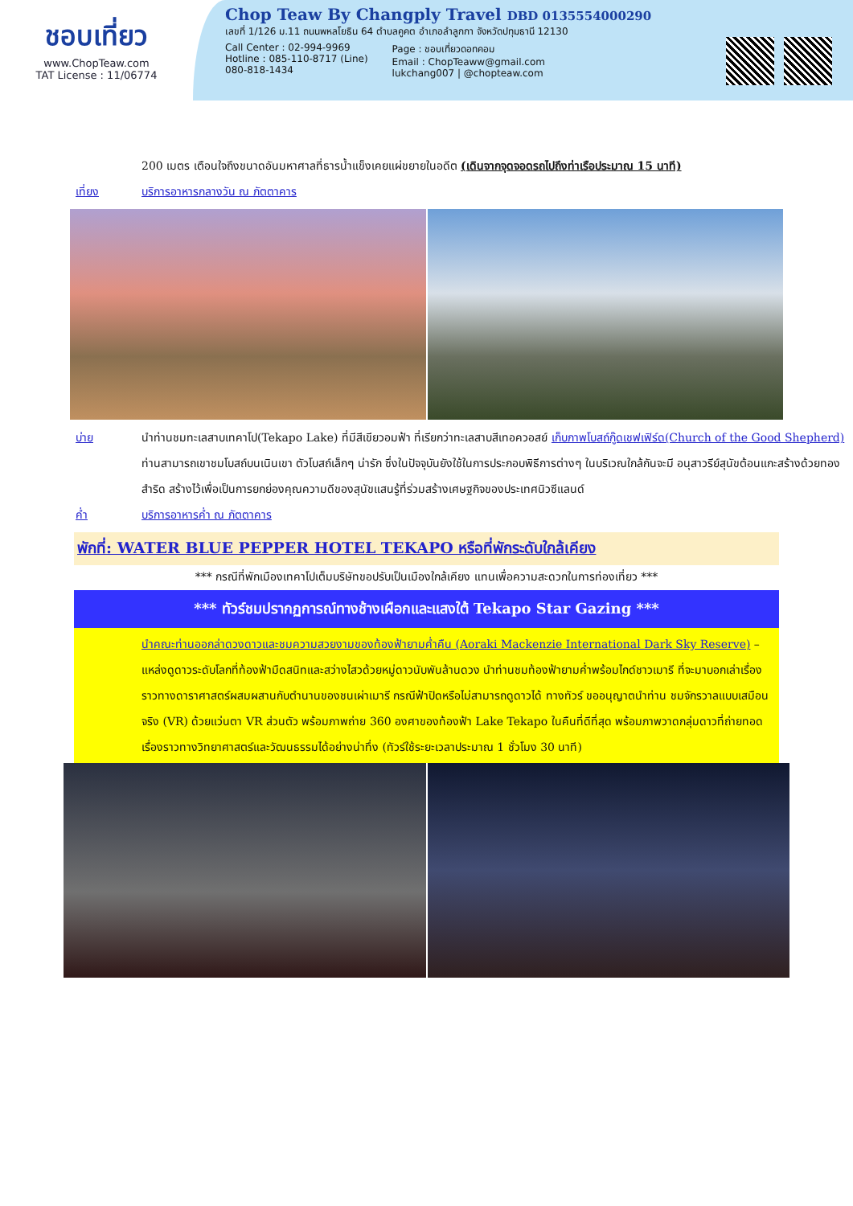ชอบเที่ยว
www.ChopTeaw.com
TAT License : 11/06774
Chop Teaw By Changply Travel DBD 0135554000290
เลขที่ 1/126 ม.11 ถนนพหลโยธิน 64 ตำบลคูคต อำเภอลำลูกกา จังหวัดปทุมธานี 12130
Call Center : 02-994-9969
Hotline : 085-110-8717 (Line)
080-818-1434
Page : ชอบเที่ยวดอทคอม
Email : ChopTeaww@gmail.com
lukchang007 | @chopteaw.com
200 เมตร เตือนใจถึงขนาดอันมหาศาลที่ธารน้ำแข็งเคยแผ่ขยายในอดีต (เดินจากจุดจอดรถไปถึงท่าเรือประมาณ 15 นาที)
เที่ยง บริการอาหารกลางวัน ณ ภัตตาคาร
บ่าย นำท่านชมทะเลสาบเทคาโป(Tekapo Lake) ที่มีสีเขียวอมฟ้า ที่เรียกว่าทะเลสาบสีเทอควอสย์ เก็บภาพโบสถ์กู๊ดเชฟเฟิร์ด(Church of the Good Shepherd) ท่านสามารถเขาชมโบสถ์บนเนินเขา ตัวโบสถ์เล็กๆ น่ารัก ซึ่งในปัจจุบันยังใช้ในการประกอบพิธีการต่างๆ ในบริเวณใกล้กันจะมี อนุสาวรีย์สุนัขต้อนแกะสร้างด้วยทองสำริด สร้างไว้เพื่อเป็นการยกย่องคุณความดีของสุนัขแสนรู้ที่ร่วมสร้างเศษฐกิจของประเทศนิวซีแลนด์
ค่ำ บริการอาหารค่ำ ณ ภัตตาคาร
พักที่: WATER BLUE PEPPER HOTEL TEKAPO หรือที่พักระดับใกล้เคียง
*** กรณีที่พักเมืองเทคาโปเต็มบริษัทขอปรับเป็นเมืองใกล้เคียง แทนเพื่อความสะดวกในการท่องเที่ยว ***
*** ทัวร์ชมปรากฏการณ์ทางช้างเผือกและแสงใต้ Tekapo Star Gazing ***
นำคณะท่านออกล่าดวงดาวและชมความสวยงามของท้องฟ้ายามค่ำคืน (Aoraki Mackenzie International Dark Sky Reserve) – แหล่งดูดาวระดับโลกที่ท้องฟ้ามืดสนิทและสว่างไสวด้วยหมู่ดาวนับพันล้านดวง นำท่านชมท้องฟ้ายามค่ำพร้อมไกด์ชาวเมารี ที่จะมาบอกเล่าเรื่องราวทางดาราศาสตร์ผสมผสานกับตำนานของชนเผ่าเมารี กรณีฟ้าปิดหรือไม่สามารถดูดาวได้ ทางทัวร์ ขออนุญาตนำท่าน ชมจักรวาลแบบเสมือนจริง (VR) ด้วยแว่นตา VR ส่วนตัว พร้อมภาพถ่าย 360 องศาของท้องฟ้า Lake Tekapo ในคืนที่ดีที่สุด พร้อมภาพวาดกลุ่มดาวที่ถ่ายทอดเรื่องราวทางวิทยาศาสตร์และวัฒนธรรมได้อย่างน่าทึ่ง (ทัวร์ใช้ระยะเวลาประมาณ 1 ชั่วโมง 30 นาที)